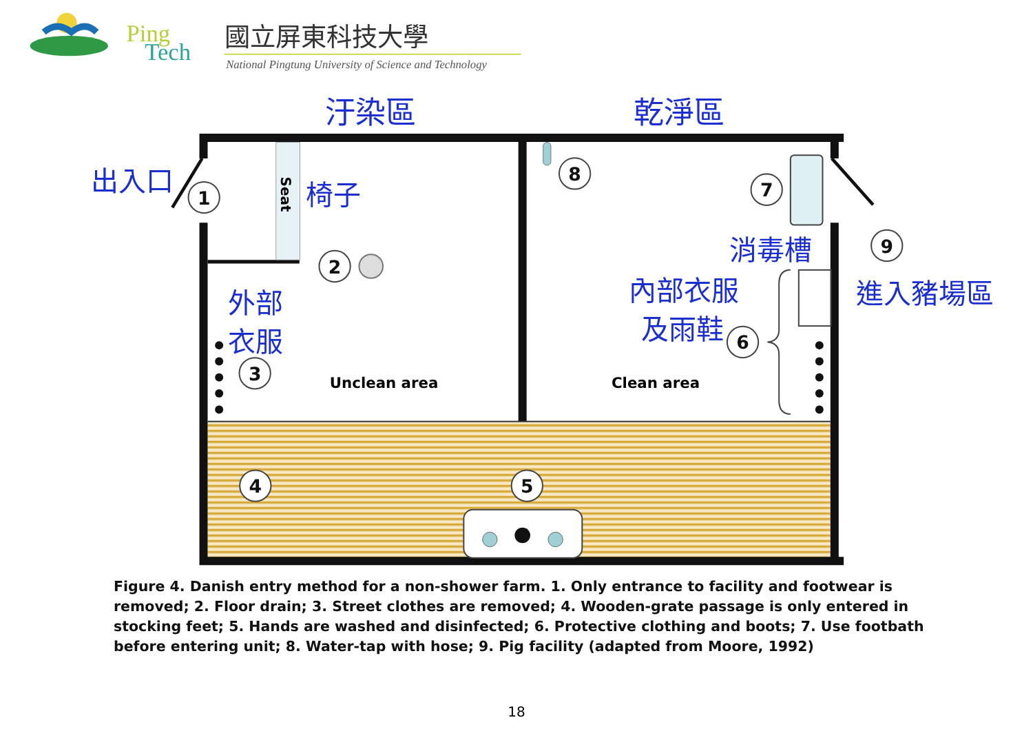Ping
Tech
國立屏東科技大學
National Pingtung University of Science and Technology
汙染區
乾淨區
出入口
椅子
外部
衣服
消毒槽
內部衣服
及雨鞋
進入豬場區
Seat
Unclean area
Clean area
1
2
3
4
5
6
7
8
9
Figure 4. Danish entry method for a non-shower farm. 1. Only entrance to facility and footwear is removed; 2. Floor drain; 3. Street clothes are removed; 4. Wooden-grate passage is only entered in stocking feet; 5. Hands are washed and disinfected; 6. Protective clothing and boots; 7. Use footbath before entering unit; 8. Water-tap with hose; 9. Pig facility (adapted from Moore, 1992)
18